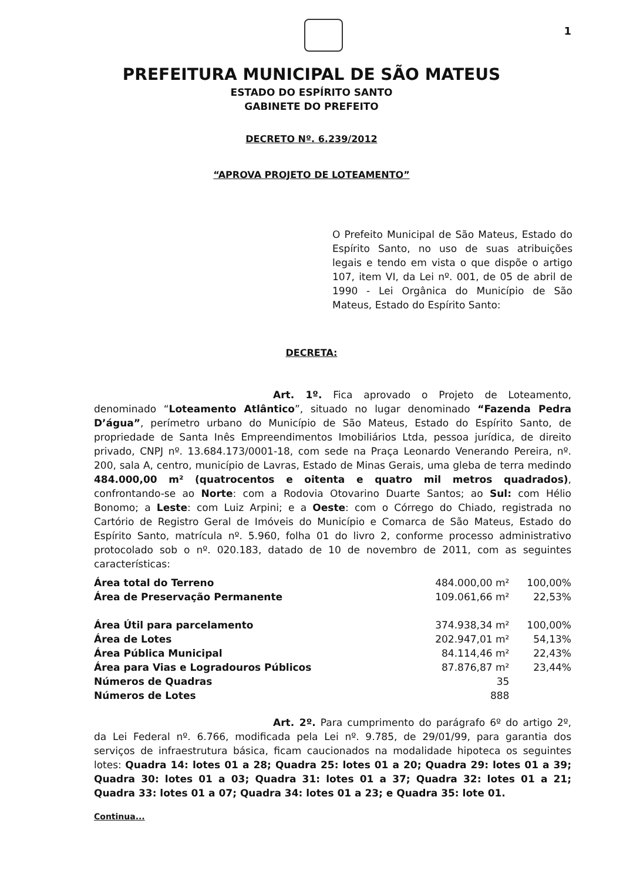1
PREFEITURA MUNICIPAL DE SÃO MATEUS
ESTADO DO ESPÍRITO SANTO
GABINETE DO PREFEITO
DECRETO Nº. 6.239/2012
“APROVA PROJETO DE LOTEAMENTO”
O Prefeito Municipal de São Mateus, Estado do Espírito Santo, no uso de suas atribuições legais e tendo em vista o que dispõe o artigo 107, item VI, da Lei nº. 001, de 05 de abril de 1990 - Lei Orgânica do Município de São Mateus, Estado do Espírito Santo:
DECRETA:
Art. 1º. Fica aprovado o Projeto de Loteamento, denominado “Loteamento Atlântico”, situado no lugar denominado “Fazenda Pedra D’água”, perímetro urbano do Município de São Mateus, Estado do Espírito Santo, de propriedade de Santa Inês Empreendimentos Imobiliários Ltda, pessoa jurídica, de direito privado, CNPJ nº. 13.684.173/0001-18, com sede na Praça Leonardo Venerando Pereira, nº. 200, sala A, centro, município de Lavras, Estado de Minas Gerais, uma gleba de terra medindo 484.000,00 m² (quatrocentos e oitenta e quatro mil metros quadrados), confrontando-se ao Norte: com a Rodovia Otovarino Duarte Santos; ao Sul: com Hélio Bonomo; a Leste: com Luiz Arpini; e a Oeste: com o Córrego do Chiado, registrada no Cartório de Registro Geral de Imóveis do Município e Comarca de São Mateus, Estado do Espírito Santo, matrícula nº. 5.960, folha 01 do livro 2, conforme processo administrativo protocolado sob o nº. 020.183, datado de 10 de novembro de 2011, com as seguintes características:
| Área total do Terreno | 484.000,00 m² | 100,00% |
| Área de Preservação Permanente | 109.061,66 m² | 22,53% |
| Área Útil para parcelamento | 374.938,34 m² | 100,00% |
| Área de Lotes | 202.947,01 m² | 54,13% |
| Área Pública Municipal | 84.114,46 m² | 22,43% |
| Área para Vias e Logradouros Públicos | 87.876,87 m² | 23,44% |
| Números de Quadras | 35 | |
| Números de Lotes | 888 | |
Art. 2º. Para cumprimento do parágrafo 6º do artigo 2º, da Lei Federal nº. 6.766, modificada pela Lei nº. 9.785, de 29/01/99, para garantia dos serviços de infraestrutura básica, ficam caucionados na modalidade hipoteca os seguintes lotes: Quadra 14: lotes 01 a 28; Quadra 25: lotes 01 a 20; Quadra 29: lotes 01 a 39; Quadra 30: lotes 01 a 03; Quadra 31: lotes 01 a 37; Quadra 32: lotes 01 a 21; Quadra 33: lotes 01 a 07; Quadra 34: lotes 01 a 23; e Quadra 35: lote 01.
Continua...